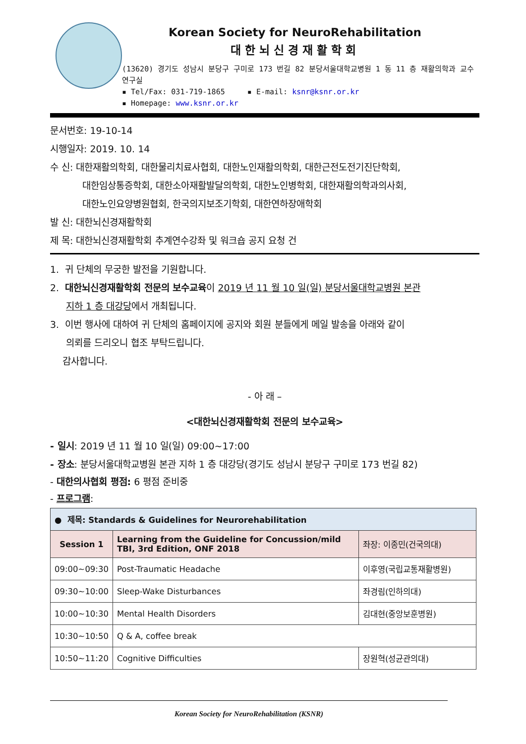Korean Society for NeuroRehabilitation
대한뇌신경재활학회
(13620) 경기도 성남시 분당구 구미로 173 번길 82 분당서울대학교병원 1 동 11 층 재활의학과 교수연구실
▪ Tel/Fax: 031-719-1865 ▪ E-mail: ksnr@ksnr.or.kr
▪ Homepage: www.ksnr.or.kr
문서번호: 19-10-14
시행일자: 2019. 10. 14
수 신: 대한재활의학회, 대한물리치료사협회, 대한노인재활의학회, 대한근전도전기진단학회,
대한임상통증학회, 대한소아재활발달의학회, 대한노인병학회, 대한재활의학과의사회,
대한노인요양병원협회, 한국의지보조기학회, 대한연하장애학회
발 신: 대한뇌신경재활학회
제 목: 대한뇌신경재활학회 추계연수강좌 및 워크숍 공지 요청 건
1. 귀 단체의 무궁한 발전을 기원합니다.
2. 대한뇌신경재활학회 전문의 보수교육이 2019 년 11 월 10 일(일) 분당서울대학교병원 본관
지하 1 층 대강당에서 개최됩니다.
3. 이번 행사에 대하여 귀 단체의 홈페이지에 공지와 회원 분들에게 메일 발송을 아래와 같이
의뢰를 드리오니 협조 부탁드립니다.
감사합니다.
- 아 래 –
<대한뇌신경재활학회 전문의 보수교육>
- 일시: 2019 년 11 월 10 일(일) 09:00~17:00
- 장소: 분당서울대학교병원 본관 지하 1 층 대강당(경기도 성남시 분당구 구미로 173 번길 82)
- 대한의사협회 평점: 6 평점 준비중
- 프로그램:
| ● 제목: Standards & Guidelines for Neurorehabilitation | | |
| Session 1 | Learning from the Guideline for Concussion/mild TBI, 3rd Edition, ONF 2018 | 좌장: 이종민(건국의대) |
| 09:00~09:30 | Post-Traumatic Headache | 이후영(국립교통재활병원) |
| 09:30~10:00 | Sleep-Wake Disturbances | 좌경림(인하의대) |
| 10:00~10:30 | Mental Health Disorders | 김대현(중앙보훈병원) |
| 10:30~10:50 | Q & A, coffee break | |
| 10:50~11:20 | Cognitive Difficulties | 장원혁(성균관의대) |
Korean Society for NeuroRehabilitation (KSNR)